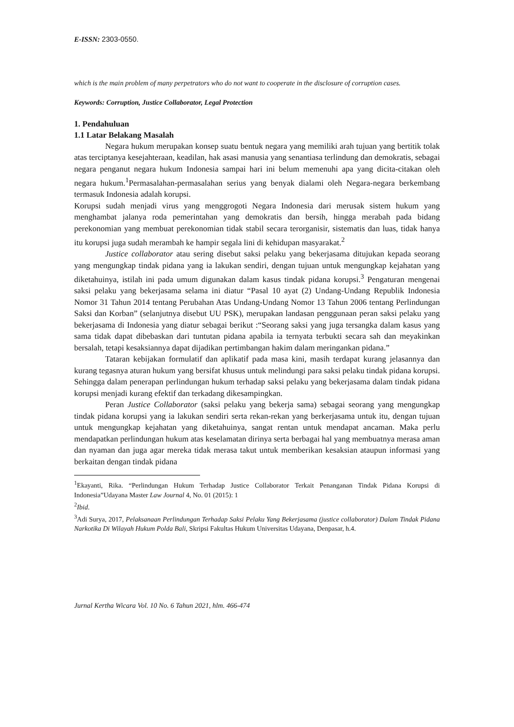E-ISSN: 2303-0550.
which is the main problem of many perpetrators who do not want to cooperate in the disclosure of corruption cases.
Keywords: Corruption, Justice Collaborator, Legal Protection
1. Pendahuluan
1.1 Latar Belakang Masalah
Negara hukum merupakan konsep suatu bentuk negara yang memiliki arah tujuan yang bertitik tolak atas terciptanya kesejahteraan, keadilan, hak asasi manusia yang senantiasa terlindung dan demokratis, sebagai negara penganut negara hukum Indonesia sampai hari ini belum memenuhi apa yang dicita-citakan oleh negara hukum.<sup>1</sup>Permasalahan-permasalahan serius yang benyak dialami oleh Negara-negara berkembang termasuk Indonesia adalah korupsi.
Korupsi sudah menjadi virus yang menggrogoti Negara Indonesia dari merusak sistem hukum yang menghambat jalanya roda pemerintahan yang demokratis dan bersih, hingga merabah pada bidang perekonomian yang membuat perekonomian tidak stabil secara terorganisir, sistematis dan luas, tidak hanya itu korupsi juga sudah merambah ke hampir segala lini di kehidupan masyarakat.<sup>2</sup>
Justice collaborator atau sering disebut saksi pelaku yang bekerjasama ditujukan kepada seorang yang mengungkap tindak pidana yang ia lakukan sendiri, dengan tujuan untuk mengungkap kejahatan yang diketahuinya, istilah ini pada umum digunakan dalam kasus tindak pidana korupsi.<sup>3</sup> Pengaturan mengenai saksi pelaku yang bekerjasama selama ini diatur “Pasal 10 ayat (2) Undang-Undang Republik Indonesia Nomor 31 Tahun 2014 tentang Perubahan Atas Undang-Undang Nomor 13 Tahun 2006 tentang Perlindungan Saksi dan Korban” (selanjutnya disebut UU PSK), merupakan landasan penggunaan peran saksi pelaku yang bekerjasama di Indonesia yang diatur sebagai berikut :“Seorang saksi yang juga tersangka dalam kasus yang sama tidak dapat dibebaskan dari tuntutan pidana apabila ia ternyata terbukti secara sah dan meyakinkan bersalah, tetapi kesaksiannya dapat dijadikan pertimbangan hakim dalam meringankan pidana.”
Tataran kebijakan formulatif dan aplikatif pada masa kini, masih terdapat kurang jelasannya dan kurang tegasnya aturan hukum yang bersifat khusus untuk melindungi para saksi pelaku tindak pidana korupsi. Sehingga dalam penerapan perlindungan hukum terhadap saksi pelaku yang bekerjasama dalam tindak pidana korupsi menjadi kurang efektif dan terkadang dikesampingkan.
Peran Justice Collaborator (saksi pelaku yang bekerja sama) sebagai seorang yang mengungkap tindak pidana korupsi yang ia lakukan sendiri serta rekan-rekan yang berkerjasama untuk itu, dengan tujuan untuk mengungkap kejahatan yang diketahuinya, sangat rentan untuk mendapat ancaman. Maka perlu mendapatkan perlindungan hukum atas keselamatan dirinya serta berbagai hal yang membuatnya merasa aman dan nyaman dan juga agar mereka tidak merasa takut untuk memberikan kesaksian ataupun informasi yang berkaitan dengan tindak pidana
<sup>1</sup> Ekayanti, Rika. “Perlindungan Hukum Terhadap Justice Collaborator Terkait Penanganan Tindak Pidana Korupsi di Indonesia”Udayana Master Law Journal 4, No. 01 (2015): 1
<sup>2</sup> Ibid.
<sup>3</sup> Adi Surya, 2017, Pelaksanaan Perlindungan Terhadap Saksi Pelaku Yang Bekerjasama (justice collaborator) Dalam Tindak Pidana Narkotika Di Wilayah Hukum Polda Bali, Skripsi Fakultas Hukum Universitas Udayana, Denpasar, h.4.
Jurnal Kertha Wicara Vol. 10 No. 6 Tahun 2021, hlm. 466-474